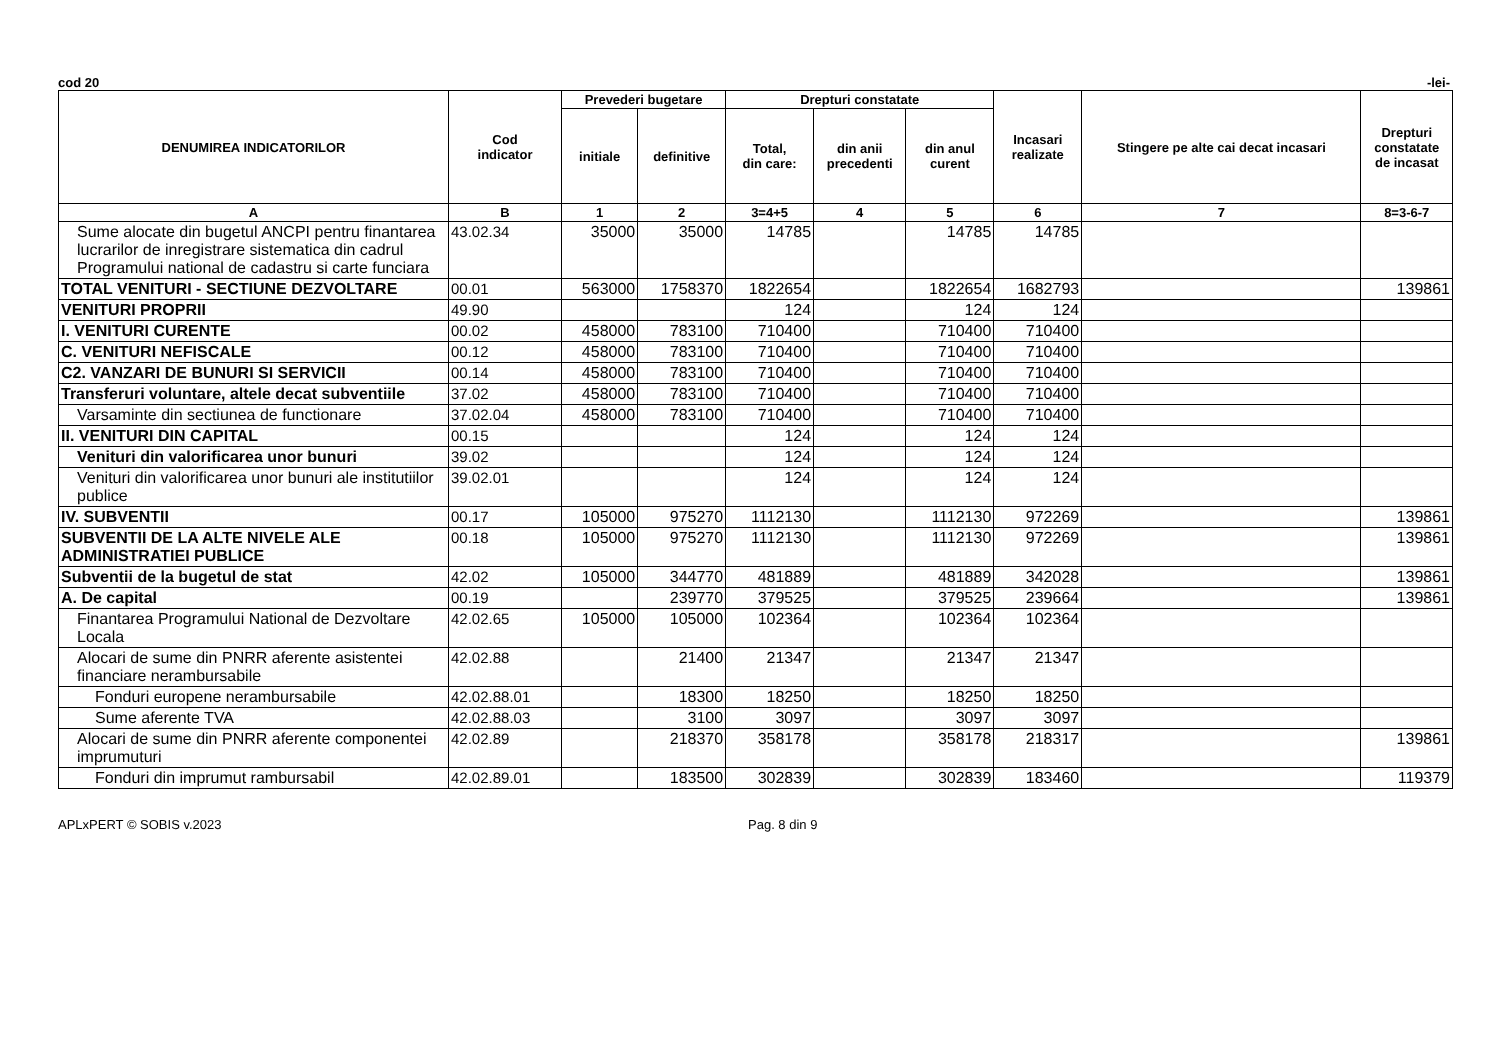cod 20 -lei-
| DENUMIREA INDICATORILOR | Cod indicator | Prevederi bugetare | | Drepturi constatate | | | Incasari realizate | Stingere pe alte cai decat incasari | Drepturi constatate de incasat |
| --- | --- | --- | --- | --- | --- | --- | --- | --- | --- |
| | | initiale | definitive | Total, din care: | din anii precedenti | din anul curent | | | |
| A | B | 1 | 2 | 3=4+5 | 4 | 5 | 6 | 7 | 8=3-6-7 |
| Sume alocate din bugetul ANCPI pentru finantarea lucrarilor de inregistrare sistematica din cadrul Programului national de cadastru si carte funciara | 43.02.34 | 35000 | 35000 | 14785 | | 14785 | 14785 | | |
| TOTAL VENITURI - SECTIUNE DEZVOLTARE | 00.01 | 563000 | 1758370 | 1822654 | | 1822654 | 1682793 | | 139861 |
| VENITURI PROPRII | 49.90 | | | 124 | | 124 | 124 | | |
| I. VENITURI CURENTE | 00.02 | 458000 | 783100 | 710400 | | 710400 | 710400 | | |
| C. VENITURI NEFISCALE | 00.12 | 458000 | 783100 | 710400 | | 710400 | 710400 | | |
| C2. VANZARI DE BUNURI SI SERVICII | 00.14 | 458000 | 783100 | 710400 | | 710400 | 710400 | | |
| Transferuri voluntare, altele decat subventiile | 37.02 | 458000 | 783100 | 710400 | | 710400 | 710400 | | |
| Varsaminte din sectiunea de functionare | 37.02.04 | 458000 | 783100 | 710400 | | 710400 | 710400 | | |
| II. VENITURI DIN CAPITAL | 00.15 | | | 124 | | 124 | 124 | | |
| Venituri din valorificarea unor bunuri | 39.02 | | | 124 | | 124 | 124 | | |
| Venituri din valorificarea unor bunuri ale institutiilor publice | 39.02.01 | | | 124 | | 124 | 124 | | |
| IV. SUBVENTII | 00.17 | 105000 | 975270 | 1112130 | | 1112130 | 972269 | | 139861 |
| SUBVENTII DE LA ALTE NIVELE ALE ADMINISTRATIEI PUBLICE | 00.18 | 105000 | 975270 | 1112130 | | 1112130 | 972269 | | 139861 |
| Subventii de la bugetul de stat | 42.02 | 105000 | 344770 | 481889 | | 481889 | 342028 | | 139861 |
| A. De capital | 00.19 | | 239770 | 379525 | | 379525 | 239664 | | 139861 |
| Finantarea Programului National de Dezvoltare Locala | 42.02.65 | 105000 | 105000 | 102364 | | 102364 | 102364 | | |
| Alocari de sume din PNRR aferente asistentei financiare nerambursabile | 42.02.88 | | 21400 | 21347 | | 21347 | 21347 | | |
| Fonduri europene nerambursabile | 42.02.88.01 | | 18300 | 18250 | | 18250 | 18250 | | |
| Sume aferente TVA | 42.02.88.03 | | 3100 | 3097 | | 3097 | 3097 | | |
| Alocari de sume din PNRR aferente componentei imprumuturi | 42.02.89 | | 218370 | 358178 | | 358178 | 218317 | | 139861 |
| Fonduri din imprumut rambursabil | 42.02.89.01 | | 183500 | 302839 | | 302839 | 183460 | | 119379 |
APLxPERT © SOBIS v.2023 Pag. 8 din 9